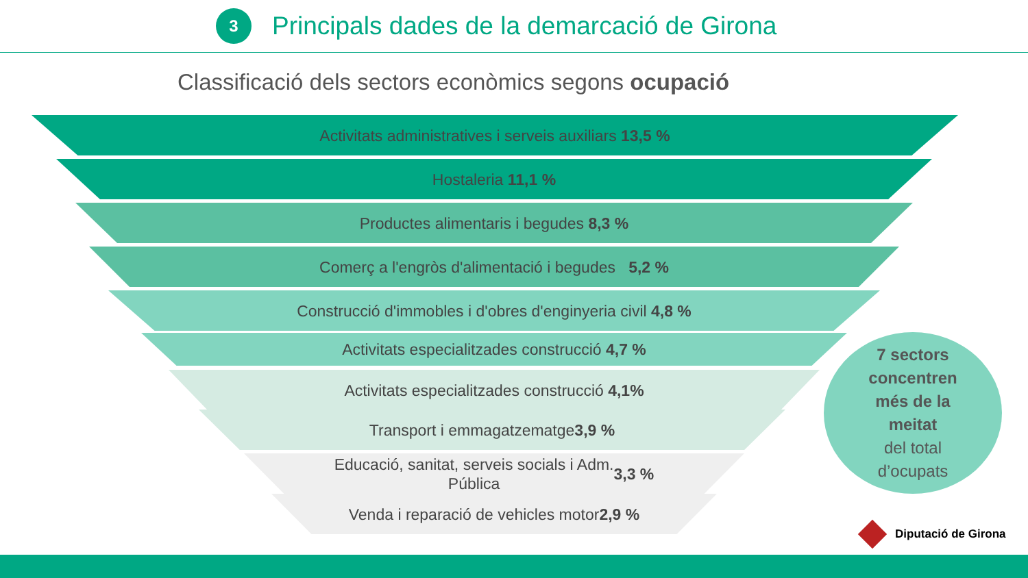3
Principals dades de la demarcació de Girona
Classificació dels sectors econòmics segons ocupació
Activitats administratives i serveis auxiliars 13,5 %
Hostaleria 11,1 %
Productes alimentaris i begudes 8,3 %
Comerç a l'engròs d'alimentació i begudes 5,2 %
Construcció d'immobles i d'obres d'enginyeria civil 4,8 %
Activitats especialitzades construcció 4,7 %
Activitats especialitzades construcció 4,1%
Transport i emmagatzematge 3,9 %
Educació, sanitat, serveis socials i Adm.
Pública 3,3 %
Venda i reparació de vehicles motor 2,9 %
7 sectors
concentren
més de la
meitat
del total
d’ocupats
Diputació de Girona